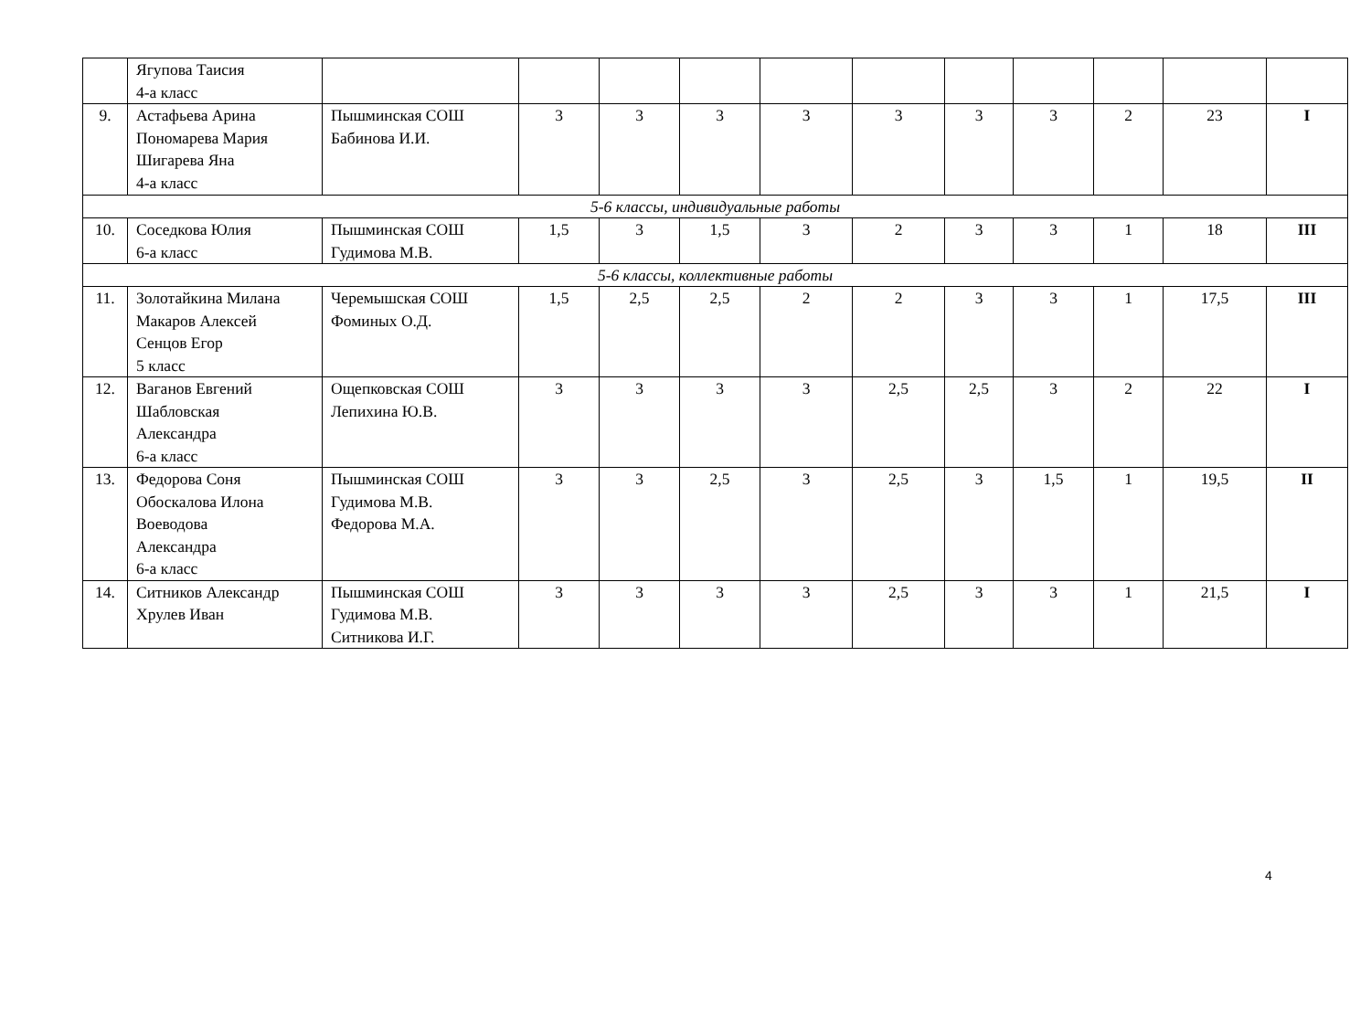| | Ягупова Таисия 4-а класс | | | | | | | | | | | |
| 9. | Астафьева Арина Пономарева Мария Шигарева Яна 4-а класс | Пышминская СОШ Бабинова И.И. | 3 | 3 | 3 | 3 | 3 | 3 | 3 | 2 | 23 | I |
| 5-6 классы, индивидуальные работы | | | | | | | | | | | | |
| 10. | Соседкова Юлия 6-а класс | Пышминская СОШ Гудимова М.В. | 1,5 | 3 | 1,5 | 3 | 2 | 3 | 3 | 1 | 18 | III |
| 5-6 классы, коллективные работы | | | | | | | | | | | | |
| 11. | Золотайкина Милана Макаров Алексей Сенцов Егор 5 класс | Черемышская СОШ Фоминых О.Д. | 1,5 | 2,5 | 2,5 | 2 | 2 | 3 | 3 | 1 | 17,5 | III |
| 12. | Ваганов Евгений Шабловская Александра 6-а класс | Ощепковская СОШ Лепихина Ю.В. | 3 | 3 | 3 | 3 | 2,5 | 2,5 | 3 | 2 | 22 | I |
| 13. | Федорова Соня Обоскалова Илона Воеводова Александра 6-а класс | Пышминская СОШ Гудимова М.В. Федорова М.А. | 3 | 3 | 2,5 | 3 | 2,5 | 3 | 1,5 | 1 | 19,5 | II |
| 14. | Ситников Александр Хрулев Иван | Пышминская СОШ Гудимова М.В. Ситникова И.Г. | 3 | 3 | 3 | 3 | 2,5 | 3 | 3 | 1 | 21,5 | I |
4